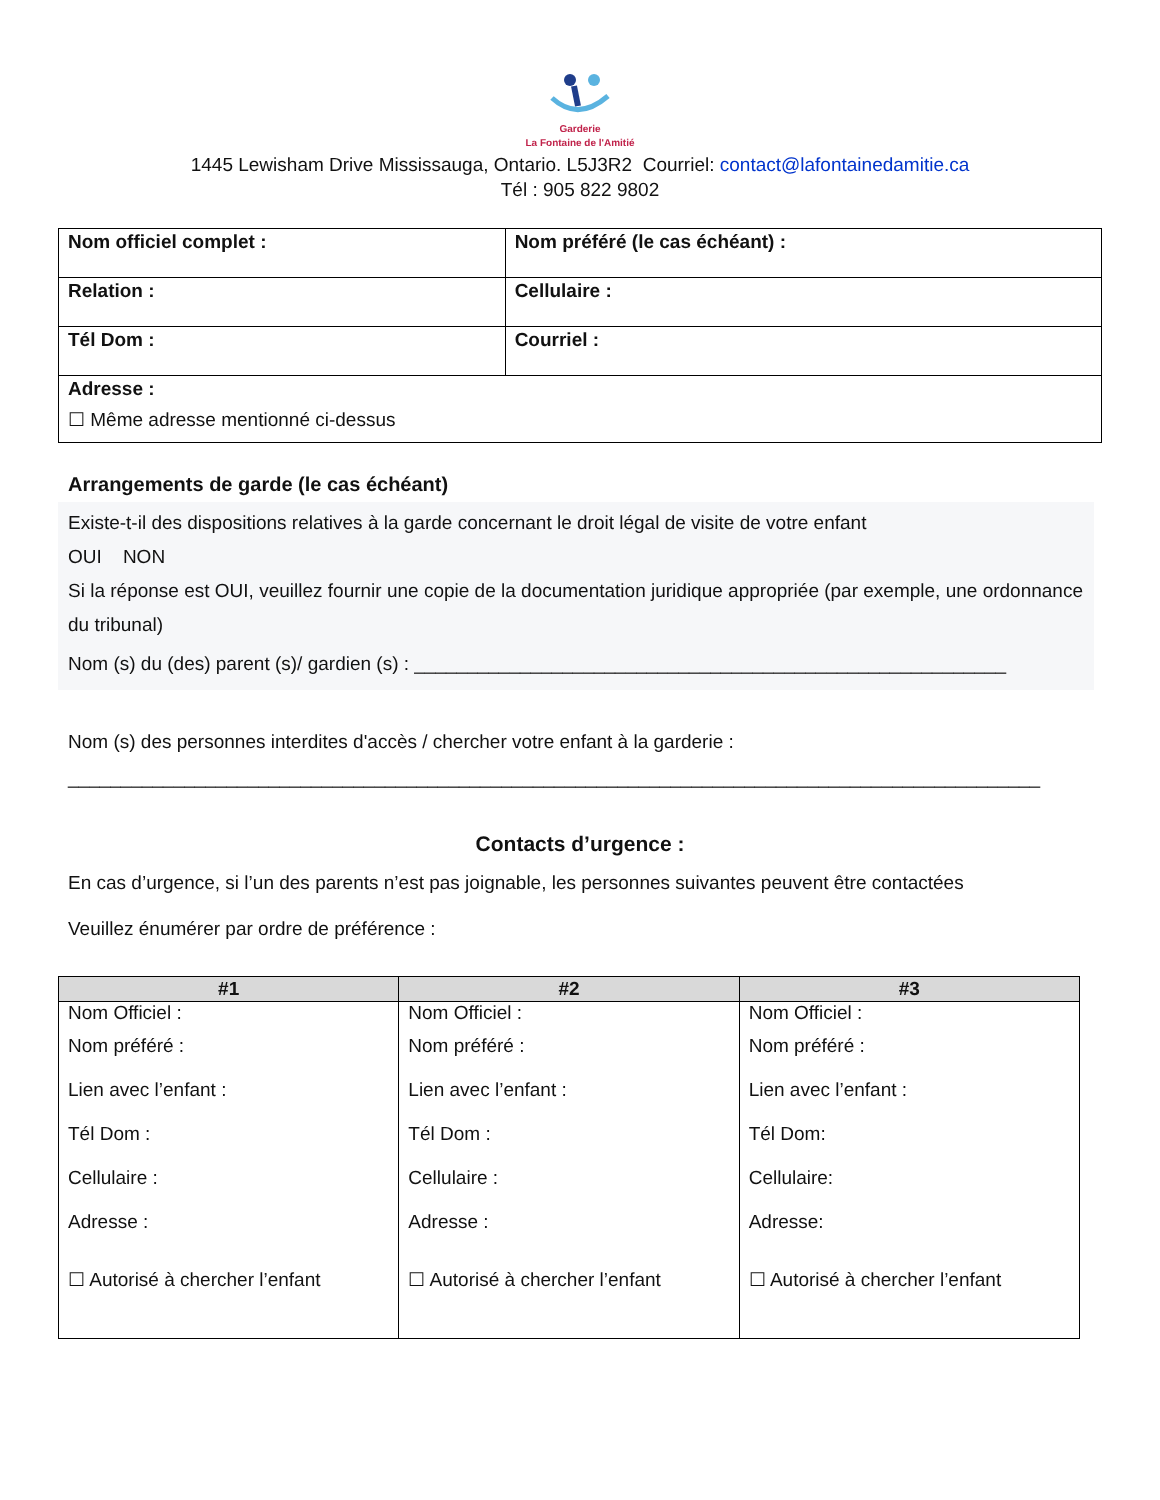Garderie
La Fontaine de l'Amitié
1445 Lewisham Drive Mississauga, Ontario. L5J3R2 Courriel: contact@lafontainedamitie.ca
Tél : 905 822 9802
| Nom officiel complet : | Nom préféré (le cas échéant) : |
| Relation : | Cellulaire : |
| Tél Dom : | Courriel : |
| Adresse : ☐ Même adresse mentionné ci-dessus | |
Arrangements de garde (le cas échéant)
Existe-t-il des dispositions relatives à la garde concernant le droit légal de visite de votre enfant
OUI NON
Si la réponse est OUI, veuillez fournir une copie de la documentation juridique appropriée (par exemple, une ordonnance du tribunal)
Nom (s) du (des) parent (s)/ gardien (s) : ________________________________________________________
Nom (s) des personnes interdites d'accès / chercher votre enfant à la garderie :
____________________________________________________________________________________________
Contacts d’urgence :
En cas d’urgence, si l’un des parents n’est pas joignable, les personnes suivantes peuvent être contactées
Veuillez énumérer par ordre de préférence :
| #1 | #2 | #3 |
| --- | --- | --- |
| Nom Officiel : Nom préféré : Lien avec l’enfant : Tél Dom : Cellulaire : Adresse : ☐ Autorisé à chercher l’enfant | Nom Officiel : Nom préféré : Lien avec l’enfant : Tél Dom : Cellulaire : Adresse : ☐ Autorisé à chercher l’enfant | Nom Officiel : Nom préféré : Lien avec l’enfant : Tél Dom: Cellulaire: Adresse: ☐ Autorisé à chercher l’enfant |